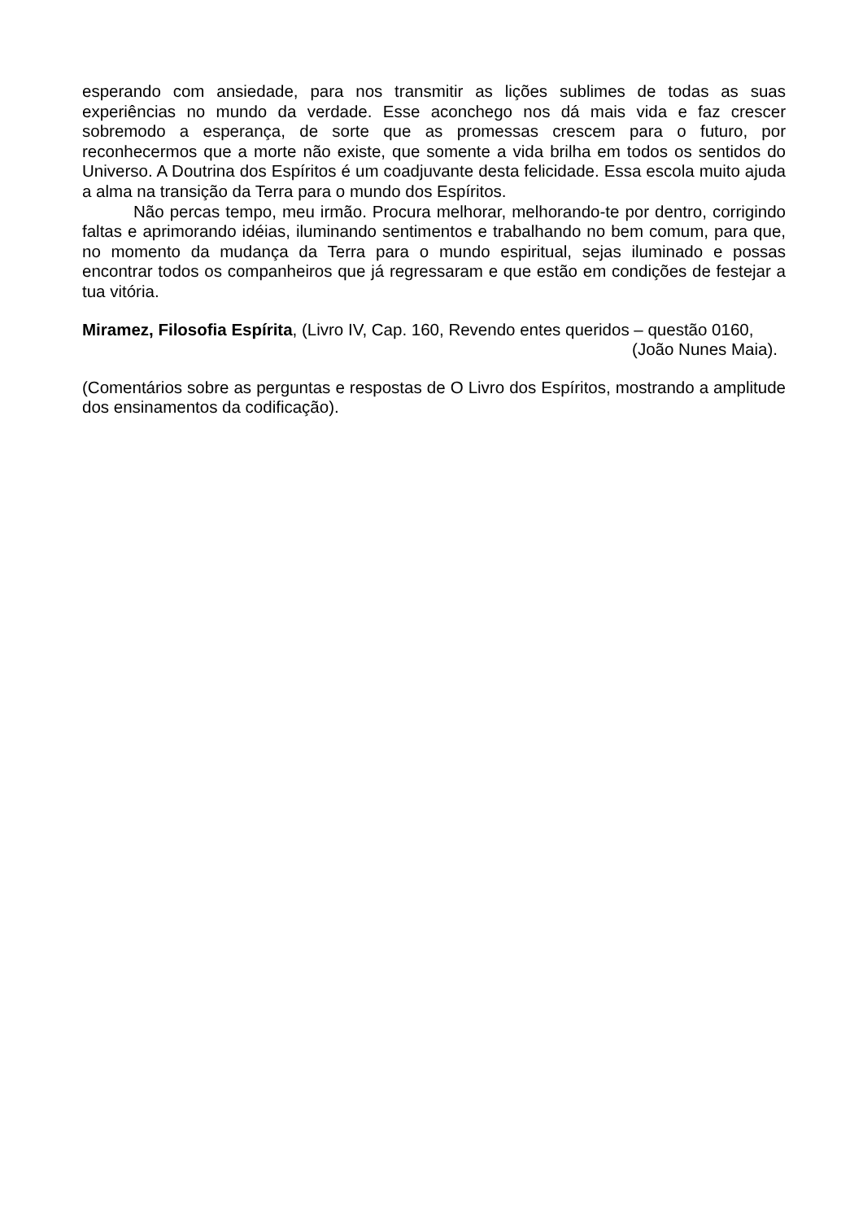esperando com ansiedade, para nos transmitir as lições sublimes de todas as suas experiências no mundo da verdade. Esse aconchego nos dá mais vida e faz crescer sobremodo a esperança, de sorte que as promessas crescem para o futuro, por reconhecermos que a morte não existe, que somente a vida brilha em todos os sentidos do Universo. A Doutrina dos Espíritos é um coadjuvante desta felicidade. Essa escola muito ajuda a alma na transição da Terra para o mundo dos Espíritos.
Não percas tempo, meu irmão. Procura melhorar, melhorando-te por dentro, corrigindo faltas e aprimorando idéias, iluminando sentimentos e trabalhando no bem comum, para que, no momento da mudança da Terra para o mundo espiritual, sejas iluminado e possas encontrar todos os companheiros que já regressaram e que estão em condições de festejar a tua vitória.
Miramez, Filosofia Espírita, (Livro IV, Cap. 160, Revendo entes queridos – questão 0160,
(João Nunes Maia).
(Comentários sobre as perguntas e respostas de O Livro dos Espíritos, mostrando a amplitude dos ensinamentos da codificação).